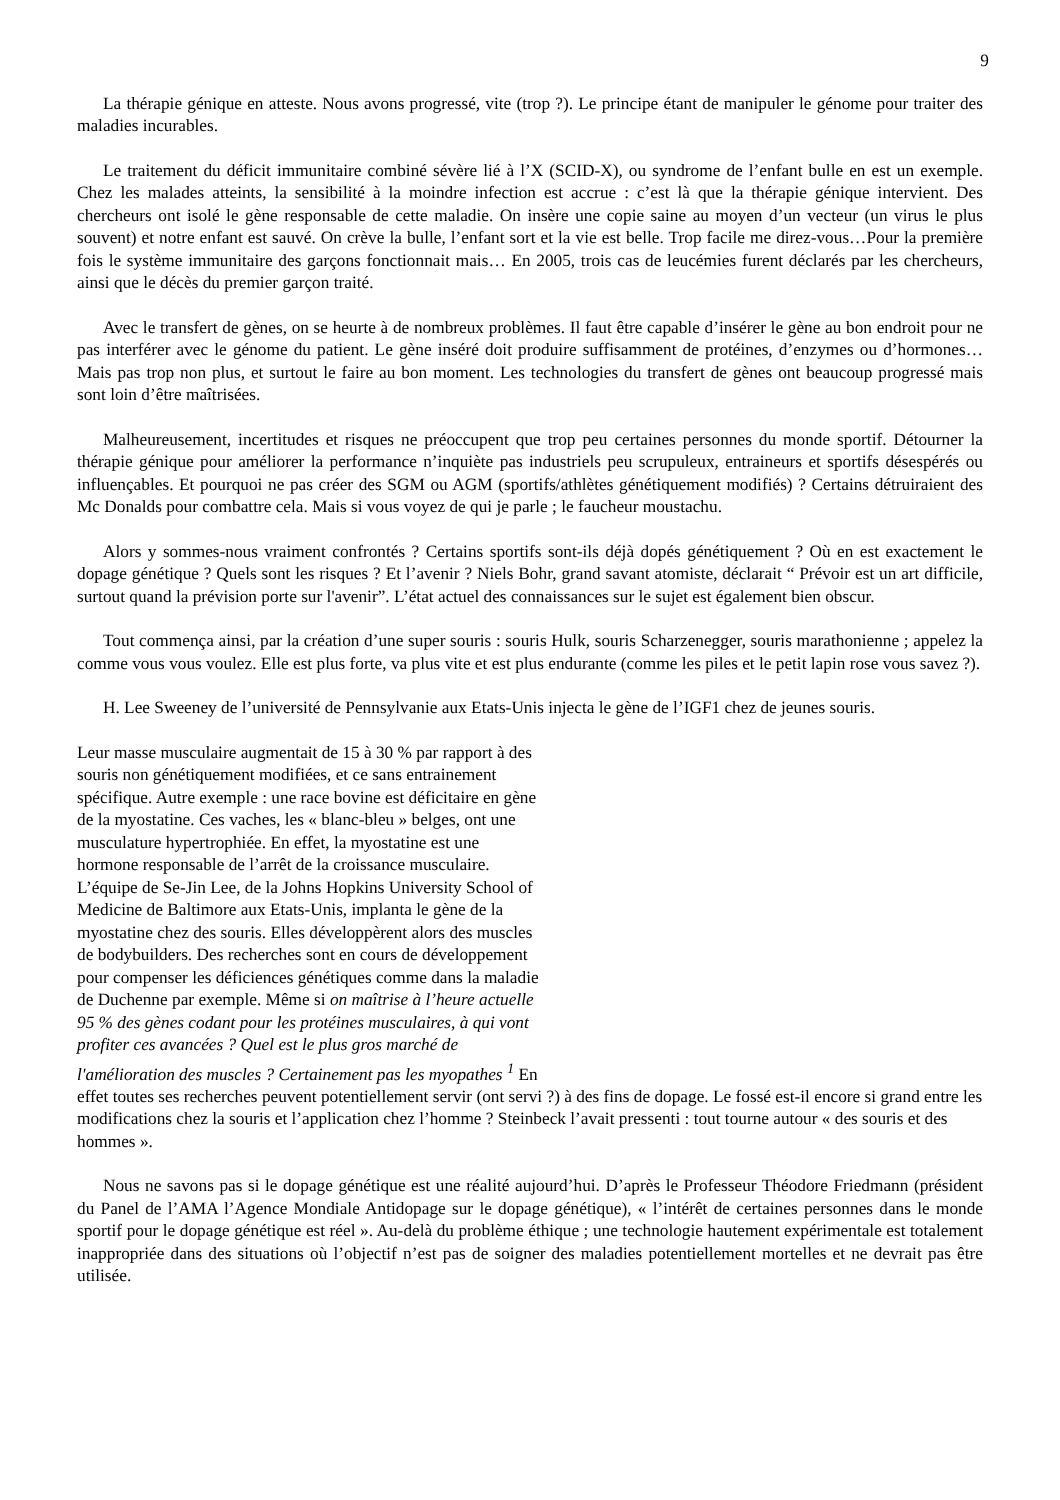9
La thérapie génique en atteste. Nous avons progressé, vite (trop ?). Le principe étant de manipuler le génome pour traiter des maladies incurables.
Le traitement du déficit immunitaire combiné sévère lié à l’X (SCID-X), ou syndrome de l’enfant bulle en est un exemple. Chez les malades atteints, la sensibilité à la moindre infection est accrue : c’est là que la thérapie génique intervient. Des chercheurs ont isolé le gène responsable de cette maladie. On insère une copie saine au moyen d’un vecteur (un virus le plus souvent) et notre enfant est sauvé. On crève la bulle, l’enfant sort et la vie est belle. Trop facile me direz-vous…Pour la première fois le système immunitaire des garçons fonctionnait mais… En 2005, trois cas de leucémies furent déclarés par les chercheurs, ainsi que le décès du premier garçon traité.
Avec le transfert de gènes, on se heurte à de nombreux problèmes. Il faut être capable d’insérer le gène au bon endroit pour ne pas interférer avec le génome du patient. Le gène inséré doit produire suffisamment de protéines, d’enzymes ou d’hormones… Mais pas trop non plus, et surtout le faire au bon moment. Les technologies du transfert de gènes ont beaucoup progressé mais sont loin d’être maîtrisées.
Malheureusement, incertitudes et risques ne préoccupent que trop peu certaines personnes du monde sportif. Détourner la thérapie génique pour améliorer la performance n’inquiète pas industriels peu scrupuleux, entraineurs et sportifs désespérés ou influençables. Et pourquoi ne pas créer des SGM ou AGM (sportifs/athlètes génétiquement modifiés) ? Certains détruiraient des Mc Donalds pour combattre cela. Mais si vous voyez de qui je parle ; le faucheur moustachu.
Alors y sommes-nous vraiment confrontés ? Certains sportifs sont-ils déjà dopés génétiquement ? Où en est exactement le dopage génétique ? Quels sont les risques ? Et l’avenir ? Niels Bohr, grand savant atomiste, déclarait “ Prévoir est un art difficile, surtout quand la prévision porte sur l'avenir”. L’état actuel des connaissances sur le sujet est également bien obscur.
Tout commença ainsi, par la création d’une super souris : souris Hulk, souris Scharzenegger, souris marathonienne ; appelez la comme vous vous voulez. Elle est plus forte, va plus vite et est plus endurante (comme les piles et le petit lapin rose vous savez ?).
H. Lee Sweeney de l’université de Pennsylvanie aux Etats-Unis injecta le gène de l’IGF1 chez de jeunes souris.
Leur masse musculaire augmentait de 15 à 30 % par rapport à des souris non génétiquement modifiées, et ce sans entrainement spécifique. Autre exemple : une race bovine est déficitaire en gène de la myostatine. Ces vaches, les « blanc-bleu » belges, ont une musculature hypertrophiée. En effet, la myostatine est une hormone responsable de l’arrêt de la croissance musculaire. L’équipe de Se-Jin Lee, de la Johns Hopkins University School of Medicine de Baltimore aux Etats-Unis, implanta le gène de la myostatine chez des souris. Elles développèrent alors des muscles de bodybuilders. Des recherches sont en cours de développement pour compenser les déficiences génétiques comme dans la maladie de Duchenne par exemple. Même si on maîtrise à l’heure actuelle 95 % des gènes codant pour les protéines musculaires, à qui vont profiter ces avancées ? Quel est le plus gros marché de l'amélioration des muscles ? Certainement pas les myopathes <sup>1</sup> En effet toutes ses recherches peuvent potentiellement servir (ont servi ?) à des fins de dopage. Le fossé est-il encore si grand entre les modifications chez la souris et l’application chez l’homme ? Steinbeck l’avait pressenti : tout tourne autour « des souris et des hommes ».
Nous ne savons pas si le dopage génétique est une réalité aujourd’hui. D’après le Professeur Théodore Friedmann (président du Panel de l’AMA l’Agence Mondiale Antidopage sur le dopage génétique), « l’intérêt de certaines personnes dans le monde sportif pour le dopage génétique est réel ». Au-delà du problème éthique ; une technologie hautement expérimentale est totalement inappropriée dans des situations où l’objectif n’est pas de soigner des maladies potentiellement mortelles et ne devrait pas être utilisée.